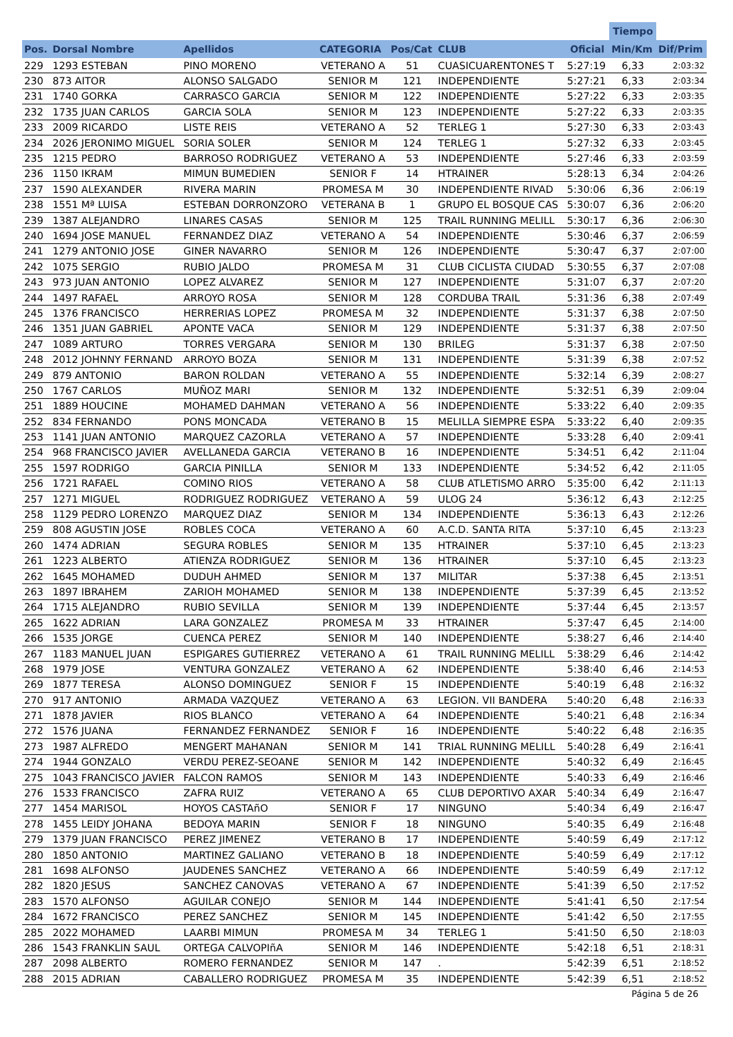| | | | | | | | Tiempo | | |
| --- | --- | --- | --- | --- | --- | --- | --- | --- | --- |
| Pos. | Dorsal Nombre | Apellidos | CATEGORIA | Pos/Cat | CLUB | | Oficial | Min/Km | Dif/Prim |
| 229 | 1293 ESTEBAN | PINO MORENO | VETERANO A | 51 | CUASICUARENTONES T | | 5:27:19 | 6,33 | 2:03:32 |
| 230 | 873 AITOR | ALONSO SALGADO | SENIOR M | 121 | INDEPENDIENTE | | 5:27:21 | 6,33 | 2:03:34 |
| 231 | 1740 GORKA | CARRASCO GARCIA | SENIOR M | 122 | INDEPENDIENTE | | 5:27:22 | 6,33 | 2:03:35 |
| 232 | 1735 JUAN CARLOS | GARCIA SOLA | SENIOR M | 123 | INDEPENDIENTE | | 5:27:22 | 6,33 | 2:03:35 |
| 233 | 2009 RICARDO | LISTE REIS | VETERANO A | 52 | TERLEG 1 | | 5:27:30 | 6,33 | 2:03:43 |
| 234 | 2026 JERONIMO MIGUEL | SORIA SOLER | SENIOR M | 124 | TERLEG 1 | | 5:27:32 | 6,33 | 2:03:45 |
| 235 | 1215 PEDRO | BARROSO RODRIGUEZ | VETERANO A | 53 | INDEPENDIENTE | | 5:27:46 | 6,33 | 2:03:59 |
| 236 | 1150 IKRAM | MIMUN BUMEDIEN | SENIOR F | 14 | HTRAINER | | 5:28:13 | 6,34 | 2:04:26 |
| 237 | 1590 ALEXANDER | RIVERA MARIN | PROMESA M | 30 | INDEPENDIENTE RIVAD | | 5:30:06 | 6,36 | 2:06:19 |
| 238 | 1551 Mª LUISA | ESTEBAN DORRONZORO | VETERANA B | 1 | GRUPO EL BOSQUE CAS | | 5:30:07 | 6,36 | 2:06:20 |
| 239 | 1387 ALEJANDRO | LINARES CASAS | SENIOR M | 125 | TRAIL RUNNING MELILL | | 5:30:17 | 6,36 | 2:06:30 |
| 240 | 1694 JOSE MANUEL | FERNANDEZ DIAZ | VETERANO A | 54 | INDEPENDIENTE | | 5:30:46 | 6,37 | 2:06:59 |
| 241 | 1279 ANTONIO JOSE | GINER NAVARRO | SENIOR M | 126 | INDEPENDIENTE | | 5:30:47 | 6,37 | 2:07:00 |
| 242 | 1075 SERGIO | RUBIO JALDO | PROMESA M | 31 | CLUB CICLISTA CIUDAD | | 5:30:55 | 6,37 | 2:07:08 |
| 243 | 973 JUAN ANTONIO | LOPEZ ALVAREZ | SENIOR M | 127 | INDEPENDIENTE | | 5:31:07 | 6,37 | 2:07:20 |
| 244 | 1497 RAFAEL | ARROYO ROSA | SENIOR M | 128 | CORDUBA TRAIL | | 5:31:36 | 6,38 | 2:07:49 |
| 245 | 1376 FRANCISCO | HERRERIAS LOPEZ | PROMESA M | 32 | INDEPENDIENTE | | 5:31:37 | 6,38 | 2:07:50 |
| 246 | 1351 JUAN GABRIEL | APONTE VACA | SENIOR M | 129 | INDEPENDIENTE | | 5:31:37 | 6,38 | 2:07:50 |
| 247 | 1089 ARTURO | TORRES VERGARA | SENIOR M | 130 | BRILEG | | 5:31:37 | 6,38 | 2:07:50 |
| 248 | 2012 JOHNNY FERNAND | ARROYO BOZA | SENIOR M | 131 | INDEPENDIENTE | | 5:31:39 | 6,38 | 2:07:52 |
| 249 | 879 ANTONIO | BARON ROLDAN | VETERANO A | 55 | INDEPENDIENTE | | 5:32:14 | 6,39 | 2:08:27 |
| 250 | 1767 CARLOS | MUÑOZ MARI | SENIOR M | 132 | INDEPENDIENTE | | 5:32:51 | 6,39 | 2:09:04 |
| 251 | 1889 HOUCINE | MOHAMED DAHMAN | VETERANO A | 56 | INDEPENDIENTE | | 5:33:22 | 6,40 | 2:09:35 |
| 252 | 834 FERNANDO | PONS MONCADA | VETERANO B | 15 | MELILLA SIEMPRE ESPA | | 5:33:22 | 6,40 | 2:09:35 |
| 253 | 1141 JUAN ANTONIO | MARQUEZ CAZORLA | VETERANO A | 57 | INDEPENDIENTE | | 5:33:28 | 6,40 | 2:09:41 |
| 254 | 968 FRANCISCO JAVIER | AVELLANEDA GARCIA | VETERANO B | 16 | INDEPENDIENTE | | 5:34:51 | 6,42 | 2:11:04 |
| 255 | 1597 RODRIGO | GARCIA PINILLA | SENIOR M | 133 | INDEPENDIENTE | | 5:34:52 | 6,42 | 2:11:05 |
| 256 | 1721 RAFAEL | COMINO RIOS | VETERANO A | 58 | CLUB ATLETISMO ARRO | | 5:35:00 | 6,42 | 2:11:13 |
| 257 | 1271 MIGUEL | RODRIGUEZ RODRIGUEZ | VETERANO A | 59 | ULOG 24 | | 5:36:12 | 6,43 | 2:12:25 |
| 258 | 1129 PEDRO LORENZO | MARQUEZ DIAZ | SENIOR M | 134 | INDEPENDIENTE | | 5:36:13 | 6,43 | 2:12:26 |
| 259 | 808 AGUSTIN JOSE | ROBLES COCA | VETERANO A | 60 | A.C.D. SANTA RITA | | 5:37:10 | 6,45 | 2:13:23 |
| 260 | 1474 ADRIAN | SEGURA ROBLES | SENIOR M | 135 | HTRAINER | | 5:37:10 | 6,45 | 2:13:23 |
| 261 | 1223 ALBERTO | ATIENZA RODRIGUEZ | SENIOR M | 136 | HTRAINER | | 5:37:10 | 6,45 | 2:13:23 |
| 262 | 1645 MOHAMED | DUDUH AHMED | SENIOR M | 137 | MILITAR | | 5:37:38 | 6,45 | 2:13:51 |
| 263 | 1897 IBRAHEM | ZARIOH MOHAMED | SENIOR M | 138 | INDEPENDIENTE | | 5:37:39 | 6,45 | 2:13:52 |
| 264 | 1715 ALEJANDRO | RUBIO SEVILLA | SENIOR M | 139 | INDEPENDIENTE | | 5:37:44 | 6,45 | 2:13:57 |
| 265 | 1622 ADRIAN | LARA GONZALEZ | PROMESA M | 33 | HTRAINER | | 5:37:47 | 6,45 | 2:14:00 |
| 266 | 1535 JORGE | CUENCA PEREZ | SENIOR M | 140 | INDEPENDIENTE | | 5:38:27 | 6,46 | 2:14:40 |
| 267 | 1183 MANUEL JUAN | ESPIGARES GUTIERREZ | VETERANO A | 61 | TRAIL RUNNING MELILL | | 5:38:29 | 6,46 | 2:14:42 |
| 268 | 1979 JOSE | VENTURA GONZALEZ | VETERANO A | 62 | INDEPENDIENTE | | 5:38:40 | 6,46 | 2:14:53 |
| 269 | 1877 TERESA | ALONSO DOMINGUEZ | SENIOR F | 15 | INDEPENDIENTE | | 5:40:19 | 6,48 | 2:16:32 |
| 270 | 917 ANTONIO | ARMADA VAZQUEZ | VETERANO A | 63 | LEGION. VII BANDERA | | 5:40:20 | 6,48 | 2:16:33 |
| 271 | 1878 JAVIER | RIOS BLANCO | VETERANO A | 64 | INDEPENDIENTE | | 5:40:21 | 6,48 | 2:16:34 |
| 272 | 1576 JUANA | FERNANDEZ FERNANDEZ | SENIOR F | 16 | INDEPENDIENTE | | 5:40:22 | 6,48 | 2:16:35 |
| 273 | 1987 ALFREDO | MENGERT MAHANAN | SENIOR M | 141 | TRIAL RUNNING MELILL | | 5:40:28 | 6,49 | 2:16:41 |
| 274 | 1944 GONZALO | VERDU PEREZ-SEOANE | SENIOR M | 142 | INDEPENDIENTE | | 5:40:32 | 6,49 | 2:16:45 |
| 275 | 1043 FRANCISCO JAVIER | FALCON RAMOS | SENIOR M | 143 | INDEPENDIENTE | | 5:40:33 | 6,49 | 2:16:46 |
| 276 | 1533 FRANCISCO | ZAFRA RUIZ | VETERANO A | 65 | CLUB DEPORTIVO AXAR | | 5:40:34 | 6,49 | 2:16:47 |
| 277 | 1454 MARISOL | HOYOS CASTAñO | SENIOR F | 17 | NINGUNO | | 5:40:34 | 6,49 | 2:16:47 |
| 278 | 1455 LEIDY JOHANA | BEDOYA MARIN | SENIOR F | 18 | NINGUNO | | 5:40:35 | 6,49 | 2:16:48 |
| 279 | 1379 JUAN FRANCISCO | PEREZ JIMENEZ | VETERANO B | 17 | INDEPENDIENTE | | 5:40:59 | 6,49 | 2:17:12 |
| 280 | 1850 ANTONIO | MARTINEZ GALIANO | VETERANO B | 18 | INDEPENDIENTE | | 5:40:59 | 6,49 | 2:17:12 |
| 281 | 1698 ALFONSO | JAUDENES SANCHEZ | VETERANO A | 66 | INDEPENDIENTE | | 5:40:59 | 6,49 | 2:17:12 |
| 282 | 1820 JESUS | SANCHEZ CANOVAS | VETERANO A | 67 | INDEPENDIENTE | | 5:41:39 | 6,50 | 2:17:52 |
| 283 | 1570 ALFONSO | AGUILAR CONEJO | SENIOR M | 144 | INDEPENDIENTE | | 5:41:41 | 6,50 | 2:17:54 |
| 284 | 1672 FRANCISCO | PEREZ SANCHEZ | SENIOR M | 145 | INDEPENDIENTE | | 5:41:42 | 6,50 | 2:17:55 |
| 285 | 2022 MOHAMED | LAARBI MIMUN | PROMESA M | 34 | TERLEG 1 | | 5:41:50 | 6,50 | 2:18:03 |
| 286 | 1543 FRANKLIN SAUL | ORTEGA CALVOPIñA | SENIOR M | 146 | INDEPENDIENTE | | 5:42:18 | 6,51 | 2:18:31 |
| 287 | 2098 ALBERTO | ROMERO FERNANDEZ | SENIOR M | 147 | . | | 5:42:39 | 6,51 | 2:18:52 |
| 288 | 2015 ADRIAN | CABALLERO RODRIGUEZ | PROMESA M | 35 | INDEPENDIENTE | | 5:42:39 | 6,51 | 2:18:52 |
Página 5 de 26